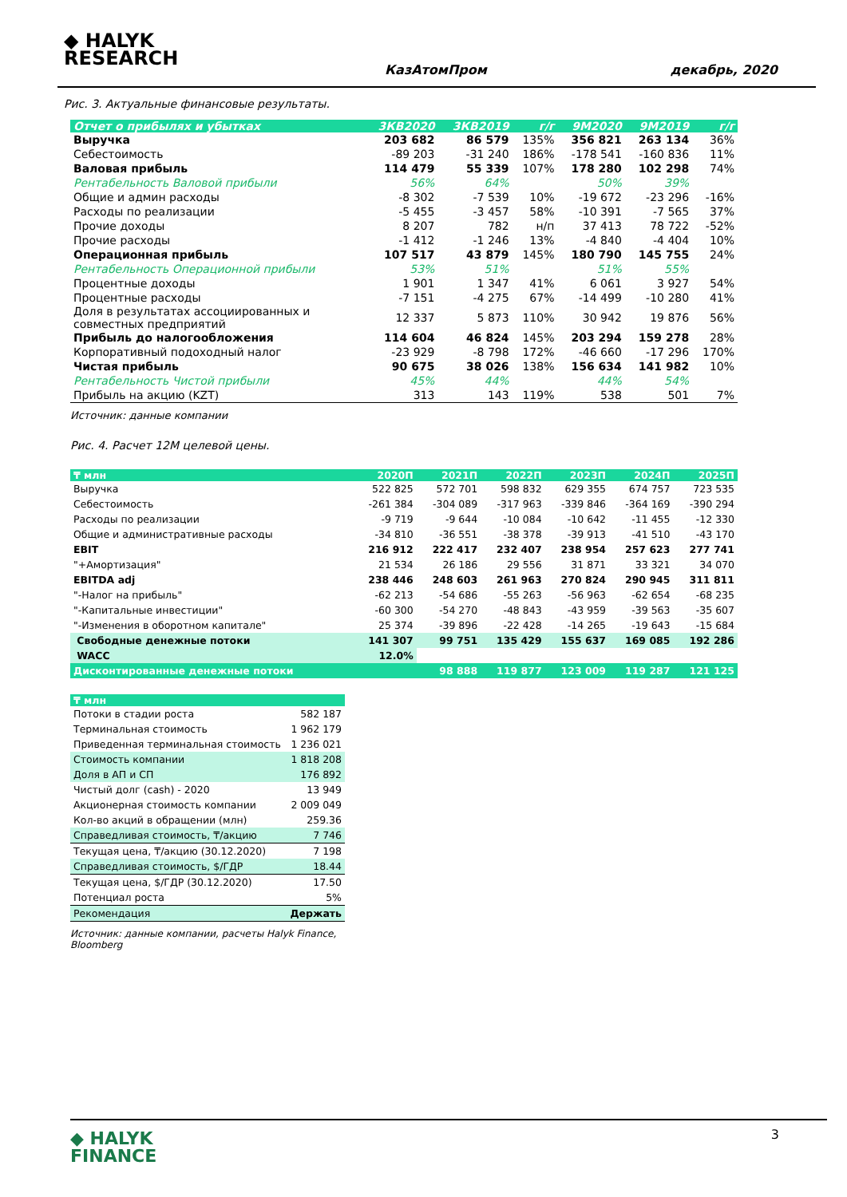◆ HALYK
RESEARCH
КазАтомПром декабрь, 2020
Рис. 3. Актуальные финансовые результаты.
| Отчет о прибылях и убытках | 3КВ2020 | 3КВ2019 | г/г | 9М2020 | 9М2019 | г/г |
| --- | --- | --- | --- | --- | --- | --- |
| Выручка | 203 682 | 86 579 | 135% | 356 821 | 263 134 | 36% |
| Себестоимость | -89 203 | -31 240 | 186% | -178 541 | -160 836 | 11% |
| Валовая прибыль | 114 479 | 55 339 | 107% | 178 280 | 102 298 | 74% |
| Рентабельность Валовой прибыли | 56% | 64% | | 50% | 39% | |
| Общие и админ расходы | -8 302 | -7 539 | 10% | -19 672 | -23 296 | -16% |
| Расходы по реализации | -5 455 | -3 457 | 58% | -10 391 | -7 565 | 37% |
| Прочие доходы | 8 207 | 782 | н/п | 37 413 | 78 722 | -52% |
| Прочие расходы | -1 412 | -1 246 | 13% | -4 840 | -4 404 | 10% |
| Операционная прибыль | 107 517 | 43 879 | 145% | 180 790 | 145 755 | 24% |
| Рентабельность Операционной прибыли | 53% | 51% | | 51% | 55% | |
| Процентные доходы | 1 901 | 1 347 | 41% | 6 061 | 3 927 | 54% |
| Процентные расходы | -7 151 | -4 275 | 67% | -14 499 | -10 280 | 41% |
| Доля в результатах ассоциированных и совместных предприятий | 12 337 | 5 873 | 110% | 30 942 | 19 876 | 56% |
| Прибыль до налогообложения | 114 604 | 46 824 | 145% | 203 294 | 159 278 | 28% |
| Корпоративный подоходный налог | -23 929 | -8 798 | 172% | -46 660 | -17 296 | 170% |
| Чистая прибыль | 90 675 | 38 026 | 138% | 156 634 | 141 982 | 10% |
| Рентабельность Чистой прибыли | 45% | 44% | | 44% | 54% | |
| Прибыль на акцию (KZT) | 313 | 143 | 119% | 538 | 501 | 7% |
Источник: данные компании
Рис. 4. Расчет 12М целевой цены.
| ₸ млн | 2020П | 2021П | 2022П | 2023П | 2024П | 2025П |
| --- | --- | --- | --- | --- | --- | --- |
| Выручка | 522 825 | 572 701 | 598 832 | 629 355 | 674 757 | 723 535 |
| Себестоимость | -261 384 | -304 089 | -317 963 | -339 846 | -364 169 | -390 294 |
| Расходы по реализации | -9 719 | -9 644 | -10 084 | -10 642 | -11 455 | -12 330 |
| Общие и административные расходы | -34 810 | -36 551 | -38 378 | -39 913 | -41 510 | -43 170 |
| EBIT | 216 912 | 222 417 | 232 407 | 238 954 | 257 623 | 277 741 |
| "+Амортизация" | 21 534 | 26 186 | 29 556 | 31 871 | 33 321 | 34 070 |
| EBITDA adj | 238 446 | 248 603 | 261 963 | 270 824 | 290 945 | 311 811 |
| "-Налог на прибыль" | -62 213 | -54 686 | -55 263 | -56 963 | -62 654 | -68 235 |
| "-Капитальные инвестиции" | -60 300 | -54 270 | -48 843 | -43 959 | -39 563 | -35 607 |
| "-Изменения в оборотном капитале" | 25 374 | -39 896 | -22 428 | -14 265 | -19 643 | -15 684 |
| Свободные денежные потоки | 141 307 | 99 751 | 135 429 | 155 637 | 169 085 | 192 286 |
| WACC | 12.0% | | | | | |
| Дисконтированные денежные потоки | | 98 888 | 119 877 | 123 009 | 119 287 | 121 125 |
| ₸ млн | |
| --- | --- |
| Потоки в стадии роста | 582 187 |
| Терминальная стоимость | 1 962 179 |
| Приведенная терминальная стоимость | 1 236 021 |
| Стоимость компании | 1 818 208 |
| Доля в АП и СП | 176 892 |
| Чистый долг (cash) - 2020 | 13 949 |
| Акционерная стоимость компании | 2 009 049 |
| Кол-во акций в обращении (млн) | 259.36 |
| Справедливая стоимость, ₸/акцию | 7 746 |
| Текущая цена, ₸/акцию (30.12.2020) | 7 198 |
| Справедливая стоимость, $/ГДР | 18.44 |
| Текущая цена, $/ГДР (30.12.2020) | 17.50 |
| Потенциал роста | 5% |
| Рекомендация | Держать |
Источник: данные компании, расчеты Halyk Finance, Bloomberg
◆ HALYK
FINANCE
3